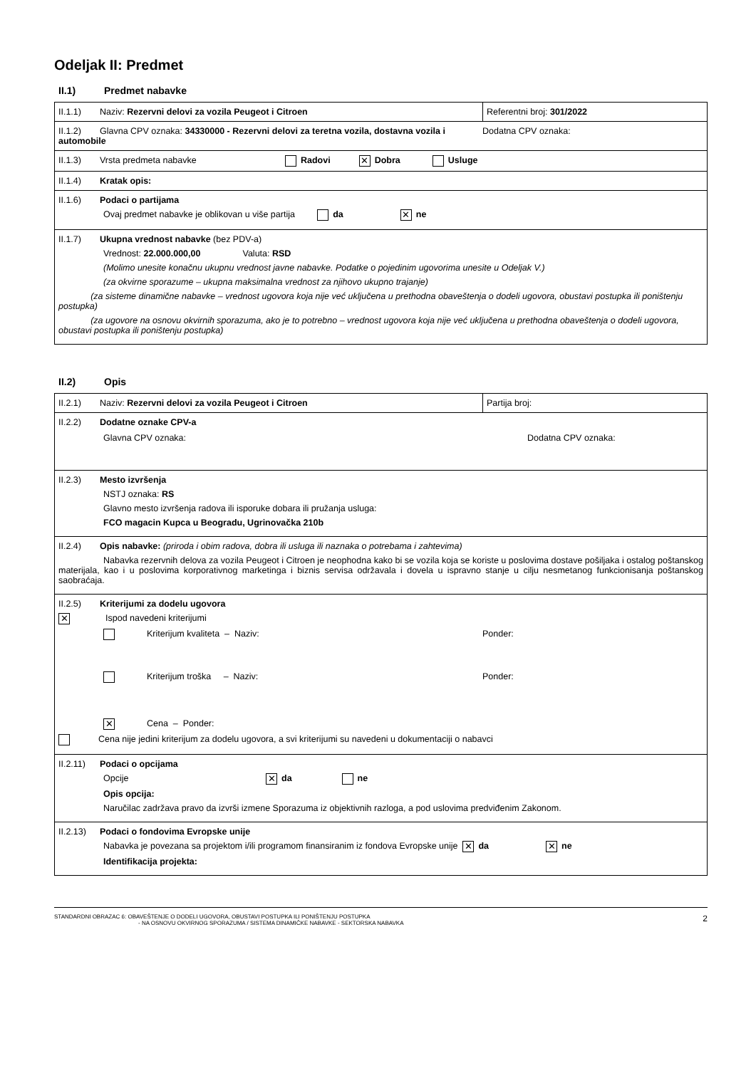Odeljak II: Predmet
II.1) Predmet nabavke
| II.1.1) Naziv: Rezervni delovi za vozila Peugeot i Citroen | Referentni broj: 301/2022 |
| II.1.2) Glavna CPV oznaka: 34330000 - Rezervni delovi za teretna vozila, dostavna vozila i automobile Dodatna CPV oznaka: | |
| II.1.3) Vrsta predmeta nabavke Radovi ✕ Dobra Usluge | |
| II.1.4) Kratak opis: | |
| II.1.6) Podaci o partijama Ovaj predmet nabavke je oblikovan u više partija da ✕ ne | |
| II.1.7) Ukupna vrednost nabavke (bez PDV-a) Vrednost: 22.000.000,00 Valuta: RSD (Molimo unesite konačnu ukupnu vrednost javne nabavke. Podatke o pojedinim ugovorima unesite u Odeljak V.) (za okvirne sporazume – ukupna maksimalna vrednost za njihovo ukupno trajanje) (za sisteme dinamične nabavke – vrednost ugovora koja nije već uključena u prethodna obaveštenja o dodeli ugovora, obustavi postupka ili poništenju postupka) (za ugovore na osnovu okvirnih sporazuma, ako je to potrebno – vrednost ugovora koja nije već uključena u prethodna obaveštenja o dodeli ugovora, obustavi postupka ili poništenju postupka) | |
II.2) Opis
| II.2.1) Naziv: Rezervni delovi za vozila Peugeot i Citroen | Partija broj: |
| II.2.2) Dodatne oznake CPV-a Glavna CPV oznaka: Dodatna CPV oznaka: | |
| II.2.3) Mesto izvršenja NSTJ oznaka: RS Glavno mesto izvršenja radova ili isporuke dobara ili pružanja usluga: FCO magacin Kupca u Beogradu, Ugrinovačka 210b | |
| II.2.4) Opis nabavke: (priroda i obim radova, dobra ili usluga ili naznaka o potrebama i zahtevima) Nabavka rezervnih delova za vozila Peugeot i Citroen je neophodna kako bi se vozila koja se koriste u poslovima dostave pošiljaka i ostalog poštanskog materijala, kao i u poslovima korporativnog marketinga i biznis servisa održavala i dovela u ispravno stanje u cilju nesmetanog funkcionisanja poštanskog saobraćaja. | |
| II.2.5) Kriterijumi za dodelu ugovora ✕ Ispod navedeni kriterijumi Kriterijum kvaliteta – Naziv: Ponder: Kriterijum troška – Naziv: Ponder: ✕ Cena – Ponder: Cena nije jedini kriterijum za dodelu ugovora, a svi kriterijumi su navedeni u dokumentaciji o nabavci | |
| II.2.11) Podaci o opcijama Opcije ✕ da ne Opis opcija: Naručilac zadržava pravo da izvrši izmene Sporazuma iz objektivnih razloga, a pod uslovima predviđenim Zakonom. | |
| II.2.13) Podaci o fondovima Evropske unije Nabavka je povezana sa projektom i/ili programom finansiranim iz fondova Evropske unije ✕ da ✕ ne Identifikacija projekta: | |
STANDARDNI OBRAZAC 6: OBAVEŠTENJE O DODELI UGOVORA, OBUSTAVI POSTUPKA ILI PONIŠTENJU POSTUPKA
- NA OSNOVU OKVIRNOG SPORAZUMA / SISTEMA DINAMIČKE NABAVKE - SEKTORSKA NABAVKA
2